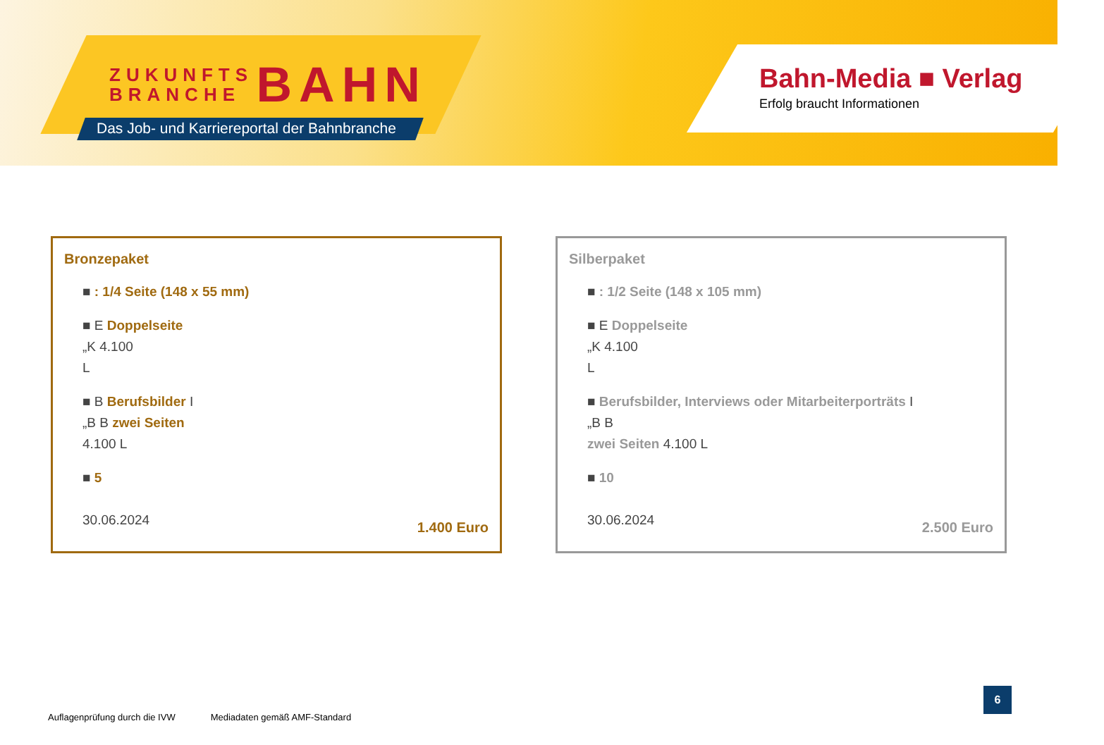ZUKUNFTS
BRANCHE BAHN
Das Job- und Karriereportal der Bahnbranche
Bahn-Media ■ Verlag
Erfolg braucht Informationen
Bronzepaket
■ : 1/4 Seite (148 x 55 mm)
■ E Doppelseite
„K 4.100
L
■ B Berufsbilder I
„B B zwei Seiten
4.100 L
■ 5
30.06.2024
1.400 Euro
Silberpaket
■ : 1/2 Seite (148 x 105 mm)
■ E Doppelseite
„K 4.100
L
■ Berufsbilder, Interviews oder Mitarbeiterporträts I
„B B
zwei Seiten 4.100 L
■ 10
30.06.2024
2.500 Euro
Auflagenprüfung durch die IVW Mediadaten gemäß AMF-Standard
6